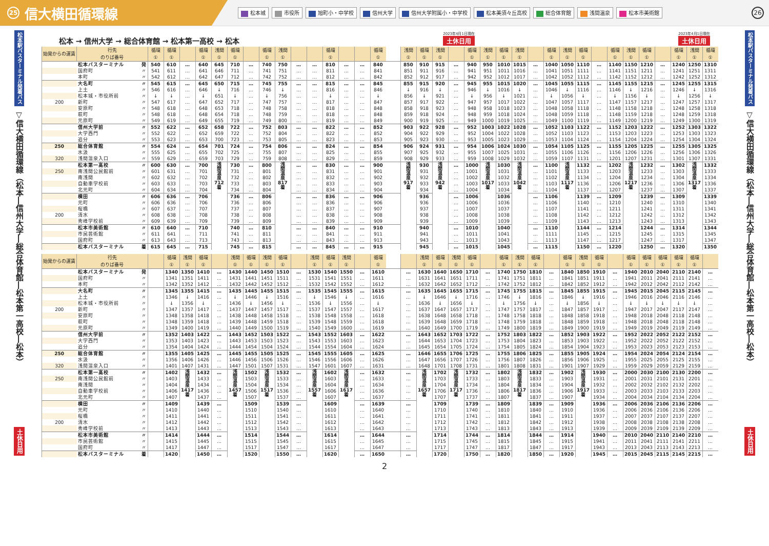25 信大横田循環線
松本城 市役所 旭町小・中学校 信州大学 信州大学附属小・中学校 松本美須々丘高校 総合体育館 浅間温泉 松本市美術館
26
松本駅バスターミナル発着バス
▽信大横田循環線（松本―信州大学―総合体育館―松本第一高校―松本）
土休日用
松本 → 信州大学 → 総合体育館 → 松本第一高校 → 松本 2023年4月1日現在
土休日用 2023年4月1日現在
土休日用
| 始発からの運賃 | 行先 | | 循環 | 循環 | | 循環 | 浅間 | 循環 | | 循環 | 浅間 | | | 循環 | | | 循環 | | 浅間 | 循環 | 浅間 | | 循環 | 浅間 | 循環 | 浅間 | | 循環 | 浅間 | 循環 | | 循環 | 浅間 | 循環 | | 循環 | 浅間 | 循環 |
| --- | --- | --- | --- | --- | --- | --- | --- | --- | --- | --- | --- | --- | --- | --- | --- | --- | --- | --- | --- | --- | --- | --- | --- | --- | --- | --- | --- | --- | --- | --- | --- | --- | --- | --- | --- | --- | --- | --- |
| | のりば番号 | | ① | ① | | ① | ① | ① | | ① | ① | | | ① | | | ① | | ① | ① | ① | | ① | ① | ① | ① | | ① | ① | ① | | ① | ① | ① | | ① | ① | ① |
| | 松本バスターミナル | 発 | 540 | 610 | … | 640 | 645 | 710 | … | 740 | 750 | … | … | 810 | … | … | 840 | | 850 | 910 | 915 | … | 940 | 950 | 1010 | 1015 | … | 1040 | 1050 | 1110 | … | 1140 | 1150 | 1210 | … | 1240 | 1250 | 1310 |
| | 国府町 | 〃 | 541 | 611 | … | 641 | 646 | 711 | … | 741 | 751 | … | … | 811 | … | … | 841 | | 851 | 911 | 916 | … | 941 | 951 | 1011 | 1016 | … | 1041 | 1051 | 1111 | … | 1141 | 1151 | 1211 | … | 1241 | 1251 | 1311 |
| | 本町 | 〃 | 542 | 612 | … | 642 | 647 | 712 | … | 742 | 752 | … | … | 812 | … | … | 842 | | 852 | 912 | 917 | … | 942 | 952 | 1012 | 1017 | … | 1042 | 1052 | 1112 | … | 1142 | 1152 | 1212 | … | 1242 | 1252 | 1312 |
| | 大名町 | 〃 | 545 | 615 | … | 645 | 650 | 715 | … | 745 | 755 | … | … | 815 | … | … | 845 | | 855 | 915 | 920 | … | 945 | 955 | 1015 | 1020 | … | 1045 | 1055 | 1115 | … | 1145 | 1155 | 1215 | … | 1245 | 1255 | 1315 |
| | 上土 | 〃 | 546 | 616 | … | 646 | ↓ | 716 | … | 746 | ↓ | … | … | 816 | … | … | 846 | | ↓ | 916 | ↓ | … | 946 | ↓ | 1016 | ↓ | … | 1046 | ↓ | 1116 | … | 1146 | ↓ | 1216 | … | 1246 | ↓ | 1316 |
| | 松本城・市役所前 | 〃 | ↓ | ↓ | … | ↓ | 651 | ↓ | … | ↓ | 756 | … | … | ↓ | … | … | ↓ | | 856 | ↓ | 921 | … | ↓ | 956 | ↓ | 1021 | … | ↓ | 1056 | ↓ | … | ↓ | 1156 | ↓ | … | ↓ | 1256 | ↓ |
| 200 | 新町 | 〃 | 547 | 617 | … | 647 | 652 | 717 | … | 747 | 757 | … | … | 817 | … | … | 847 | | 857 | 917 | 922 | … | 947 | 957 | 1017 | 1022 | … | 1047 | 1057 | 1117 | … | 1147 | 1157 | 1217 | … | 1247 | 1257 | 1317 |
| | 安原町 | 〃 | 548 | 618 | … | 648 | 653 | 718 | … | 748 | 758 | … | … | 818 | … | … | 848 | | 858 | 918 | 923 | … | 948 | 958 | 1018 | 1023 | … | 1048 | 1058 | 1118 | … | 1148 | 1158 | 1218 | … | 1248 | 1258 | 1318 |
| | 萩町 | 〃 | 548 | 618 | … | 648 | 654 | 718 | … | 748 | 759 | … | … | 818 | … | … | 848 | | 859 | 918 | 924 | … | 948 | 959 | 1018 | 1024 | … | 1048 | 1059 | 1118 | … | 1148 | 1159 | 1218 | … | 1248 | 1259 | 1318 |
| | 元原町 | 〃 | 549 | 619 | … | 649 | 655 | 719 | … | 749 | 800 | … | … | 819 | … | … | 849 | | 900 | 919 | 925 | … | 949 | 1000 | 1019 | 1025 | … | 1049 | 1100 | 1119 | … | 1149 | 1200 | 1219 | … | 1249 | 1300 | 1319 |
| | 信州大学前 | 〃 | 552 | 622 | … | 652 | 658 | 722 | … | 752 | 803 | … | … | 822 | … | … | 852 | | 903 | 922 | 928 | … | 952 | 1003 | 1022 | 1028 | … | 1052 | 1103 | 1122 | … | 1152 | 1203 | 1222 | … | 1252 | 1303 | 1322 |
| | 大学西門 | 〃 | 552 | 622 | … | 652 | 659 | 722 | … | 752 | 804 | … | … | 822 | … | … | 852 | | 904 | 922 | 929 | … | 952 | 1004 | 1022 | 1028 | … | 1052 | 1103 | 1123 | … | 1153 | 1203 | 1223 | … | 1253 | 1303 | 1323 |
| | 追分 | 〃 | 553 | 623 | … | 653 | 700 | 723 | … | 753 | 805 | … | … | 823 | … | … | 853 | | 905 | 923 | 930 | … | 953 | 1005 | 1023 | 1029 | … | 1053 | 1104 | 1124 | … | 1154 | 1204 | 1224 | … | 1254 | 1304 | 1324 |
| 250 | 総合体育館 | 〃 | 554 | 624 | … | 654 | 701 | 724 | … | 754 | 806 | … | … | 824 | … | … | 854 | | 906 | 924 | 931 | … | 954 | 1006 | 1024 | 1030 | … | 1054 | 1105 | 1125 | … | 1155 | 1205 | 1225 | … | 1255 | 1305 | 1325 |
| | 水汲 | 〃 | 555 | 625 | … | 655 | 702 | 725 | … | 755 | 807 | … | … | 825 | … | … | 855 | | 907 | 925 | 932 | … | 955 | 1007 | 1025 | 1031 | … | 1055 | 1106 | 1126 | … | 1156 | 1206 | 1226 | … | 1256 | 1306 | 1326 |
| 320 | 浅間温泉入口 | 〃 | 559 | 629 | … | 659 | 703 | 729 | … | 759 | 808 | … | … | 829 | … | … | 859 | | 908 | 929 | 933 | … | 959 | 1008 | 1029 | 1032 | … | 1059 | 1107 | 1131 | … | 1201 | 1207 | 1231 | … | 1301 | 1307 | 1331 |
| | 松本第一高校 | 〃 | 600 | 630 | … | 700 | 浅 間 温 泉 712 着 | 730 | … | 800 | 浅 間 温 泉 817 着 | … | … | 830 | … | … | 900 | | 浅 間 温 泉 917 着 | 930 | 浅 間 温 泉 942 着 | … | 1000 | 浅 間 温 泉 1017 着 | 1030 | 浅 間 温 泉 1042 着 | … | 1100 | 浅 間 温 泉 1117 着 | 1132 | … | 1202 | 浅 間 温 泉 1217 着 | 1232 | … | 1302 | 浅 間 温 泉 1317 着 | 1332 |
| 250 | 南浅間公民館前 | 〃 | 601 | 631 | … | 701 | | 731 | … | 801 | | … | … | 831 | … | … | 901 | | | 931 | | … | 1001 | | 1031 | | … | 1101 | | 1133 | … | 1203 | | 1233 | … | 1303 | | 1333 |
| | 南浅間 | 〃 | 602 | 632 | … | 702 | | 732 | … | 802 | | … | … | 832 | … | … | 902 | | | 932 | | … | 1002 | | 1032 | | … | 1102 | | 1134 | … | 1204 | | 1234 | … | 1304 | | 1334 |
| | 自動車学校前 | 〃 | 603 | 633 | … | 703 | | 733 | … | 803 | | … | … | 833 | … | … | 903 | | | 933 | | … | 1003 | | 1033 | | … | 1103 | | 1136 | … | 1206 | | 1236 | … | 1306 | | 1336 |
| | 北元町 | 〃 | 604 | 634 | … | 704 | | 734 | … | 804 | | … | … | 834 | … | … | 904 | | | 934 | | … | 1004 | | 1034 | | … | 1104 | | 1137 | … | 1207 | | 1237 | … | 1307 | | 1337 |
| | 横田 | 〃 | 606 | 636 | … | 706 | | 736 | … | 806 | | … | … | 836 | … | … | 906 | | | 936 | | … | 1006 | | 1036 | | … | 1106 | | 1139 | … | 1209 | | 1239 | … | 1309 | | 1339 |
| | 元町 | 〃 | 606 | 636 | … | 706 | | 736 | … | 806 | | … | … | 836 | … | … | 906 | | | 936 | | … | 1006 | | 1036 | | … | 1106 | | 1140 | … | 1210 | | 1240 | … | 1310 | | 1340 |
| | 桜橋 | 〃 | 607 | 637 | … | 707 | | 737 | … | 807 | | … | … | 837 | … | … | 907 | | | 937 | | … | 1007 | | 1037 | | … | 1107 | | 1141 | … | 1211 | | 1241 | … | 1311 | | 1341 |
| 200 | 清水 | 〃 | 608 | 638 | … | 708 | | 738 | … | 808 | | … | … | 838 | … | … | 908 | | | 938 | | … | 1008 | | 1038 | | … | 1108 | | 1142 | … | 1212 | | 1242 | … | 1312 | | 1342 |
| | 秀峰学校前 | 〃 | 609 | 639 | … | 709 | | 739 | … | 809 | | … | … | 839 | … | … | 909 | | | 939 | | … | 1009 | | 1039 | | … | 1109 | | 1143 | … | 1213 | | 1243 | … | 1313 | | 1343 |
| | 松本市美術館 | 〃 | 610 | 640 | … | 710 | | 740 | … | 810 | | … | … | 840 | … | … | 910 | | | 940 | | … | 1010 | | 1040 | | … | 1110 | | 1144 | … | 1214 | | 1244 | … | 1314 | | 1344 |
| | 市民芸術館 | 〃 | 611 | 641 | … | 711 | | 741 | … | 811 | | … | … | 841 | … | … | 911 | | | 941 | | … | 1011 | | 1041 | | … | 1111 | | 1145 | … | 1215 | | 1245 | … | 1315 | | 1345 |
| | 国府町 | 〃 | 613 | 643 | … | 713 | | 743 | … | 813 | | … | … | 843 | … | … | 913 | | | 943 | | … | 1013 | | 1043 | | … | 1113 | | 1147 | … | 1217 | | 1247 | … | 1317 | | 1347 |
| | 松本バスターミナル | 着 | 615 | 645 | … | 715 | | 745 | … | 815 | | … | … | 845 | … | … | 915 | | | 945 | | … | 1015 | | 1045 | | … | 1115 | | 1150 | … | 1220 | | 1250 | … | 1320 | | 1350 |
| 始発からの運賃 | 行先 | | | 循環 | 浅間 | 循環 | | 浅間 | 循環 | 浅間 | 循環 | | 浅間 | 循環 | 浅間 | | 循環 | | | 浅間 | 循環 | 浅間 | 循環 | | 循環 | 浅間 | 循環 | | 循環 | 浅間 | 循環 | | 循環 | 循環 | 循環 | 循環 | 循環 | |
| --- | --- | --- | --- | --- | --- | --- | --- | --- | --- | --- | --- | --- | --- | --- | --- | --- | --- | --- | --- | --- | --- | --- | --- | --- | --- | --- | --- | --- | --- | --- | --- | --- | --- | --- | --- | --- | --- | --- |
| | のりば番号 | | | ① | ① | ① | | ① | ① | ① | ① | | ① | ① | ① | | ① | | | ① | ① | ① | ① | | ① | ① | ① | | ① | ① | ① | | ① | ① | ① | ① | ① | |
| | 松本バスターミナル | 発 | | 1340 | 1350 | 1410 | … | 1430 | 1440 | 1450 | 1510 | … | 1530 | 1540 | 1550 | … | 1610 | | … | 1630 | 1640 | 1650 | 1710 | … | 1740 | 1750 | 1810 | … | 1840 | 1850 | 1910 | … | 1940 | 2010 | 2040 | 2110 | 2140 | … |
| | 国府町 | 〃 | | 1341 | 1351 | 1411 | … | 1431 | 1441 | 1451 | 1511 | … | 1531 | 1541 | 1551 | … | 1611 | | … | 1631 | 1641 | 1651 | 1711 | … | 1741 | 1751 | 1811 | … | 1841 | 1851 | 1911 | … | 1941 | 2011 | 2041 | 2111 | 2141 | … |
| | 本町 | 〃 | | 1342 | 1352 | 1412 | … | 1432 | 1442 | 1452 | 1512 | … | 1532 | 1542 | 1552 | … | 1612 | | … | 1632 | 1642 | 1652 | 1712 | … | 1742 | 1752 | 1812 | … | 1842 | 1852 | 1912 | … | 1942 | 2012 | 2042 | 2112 | 2142 | … |
| | 大名町 | 〃 | | 1345 | 1355 | 1415 | … | 1435 | 1445 | 1455 | 1515 | … | 1535 | 1545 | 1555 | … | 1615 | | … | 1635 | 1645 | 1655 | 1715 | … | 1745 | 1755 | 1815 | … | 1845 | 1855 | 1915 | … | 1945 | 2015 | 2045 | 2115 | 2145 | … |
| | 上土 | 〃 | | 1346 | ↓ | 1416 | … | ↓ | 1446 | ↓ | 1516 | … | ↓ | 1546 | ↓ | … | 1616 | | … | ↓ | 1646 | ↓ | 1716 | … | 1746 | ↓ | 1816 | … | 1846 | ↓ | 1916 | … | 1946 | 2016 | 2046 | 2116 | 2146 | … |
| | 松本城・市役所前 | 〃 | | ↓ | 1356 | ↓ | … | 1436 | ↓ | 1456 | ↓ | … | 1536 | ↓ | 1556 | … | ↓ | | … | 1636 | ↓ | 1656 | ↓ | … | ↓ | 1756 | ↓ | … | ↓ | 1856 | ↓ | … | ↓ | ↓ | ↓ | ↓ | ↓ | … |
| 200 | 新町 | 〃 | | 1347 | 1357 | 1417 | … | 1437 | 1447 | 1457 | 1517 | … | 1537 | 1547 | 1557 | … | 1617 | | … | 1637 | 1647 | 1657 | 1717 | … | 1747 | 1757 | 1817 | … | 1847 | 1857 | 1917 | … | 1947 | 2017 | 2047 | 2117 | 2147 | … |
| | 安原町 | 〃 | | 1348 | 1358 | 1418 | … | 1438 | 1448 | 1458 | 1518 | … | 1538 | 1548 | 1558 | … | 1618 | | … | 1638 | 1648 | 1658 | 1718 | … | 1748 | 1758 | 1818 | … | 1848 | 1858 | 1918 | … | 1948 | 2018 | 2048 | 2118 | 2148 | … |
| | 萩町 | 〃 | | 1348 | 1359 | 1418 | … | 1439 | 1448 | 1459 | 1518 | … | 1539 | 1548 | 1559 | … | 1618 | | … | 1639 | 1648 | 1659 | 1718 | … | 1748 | 1759 | 1818 | … | 1848 | 1859 | 1918 | … | 1948 | 2018 | 2048 | 2118 | 2148 | … |
| | 元原町 | 〃 | | 1349 | 1400 | 1419 | … | 1440 | 1449 | 1500 | 1519 | … | 1540 | 1549 | 1600 | … | 1619 | | … | 1640 | 1649 | 1700 | 1719 | … | 1749 | 1800 | 1819 | … | 1849 | 1900 | 1919 | … | 1949 | 2019 | 2049 | 2119 | 2149 | … |
| | 信州大学前 | 〃 | | 1352 | 1403 | 1422 | … | 1443 | 1452 | 1503 | 1522 | … | 1543 | 1552 | 1603 | … | 1622 | | … | 1643 | 1652 | 1703 | 1722 | … | 1752 | 1803 | 1822 | … | 1852 | 1903 | 1922 | … | 1952 | 2022 | 2052 | 2122 | 2152 | … |
| | 大学西門 | 〃 | | 1353 | 1403 | 1423 | … | 1443 | 1453 | 1503 | 1523 | … | 1543 | 1553 | 1603 | … | 1623 | | … | 1644 | 1653 | 1704 | 1723 | … | 1753 | 1804 | 1823 | … | 1853 | 1903 | 1922 | … | 1952 | 2022 | 2052 | 2122 | 2152 | … |
| | 追分 | 〃 | | 1354 | 1404 | 1424 | … | 1444 | 1454 | 1504 | 1524 | … | 1544 | 1554 | 1604 | … | 1624 | | … | 1645 | 1654 | 1705 | 1724 | … | 1754 | 1805 | 1824 | … | 1854 | 1904 | 1923 | … | 1953 | 2023 | 2053 | 2123 | 2153 | … |
| 250 | 総合体育館 | 〃 | | 1355 | 1405 | 1425 | … | 1445 | 1455 | 1505 | 1525 | … | 1545 | 1555 | 1605 | … | 1625 | | … | 1646 | 1655 | 1706 | 1725 | … | 1755 | 1806 | 1825 | … | 1855 | 1905 | 1924 | … | 1954 | 2024 | 2054 | 2124 | 2154 | … |
| | 水汲 | 〃 | | 1356 | 1406 | 1426 | … | 1446 | 1456 | 1506 | 1526 | … | 1546 | 1556 | 1606 | … | 1626 | | … | 1647 | 1656 | 1707 | 1726 | … | 1756 | 1807 | 1826 | … | 1856 | 1906 | 1925 | … | 1955 | 2025 | 2055 | 2125 | 2155 | … |
| 320 | 浅間温泉入口 | 〃 | | 1401 | 1407 | 1431 | … | 1447 | 1501 | 1507 | 1531 | … | 1547 | 1601 | 1607 | … | 1631 | | … | 1648 | 1701 | 1708 | 1731 | … | 1801 | 1808 | 1831 | … | 1901 | 1907 | 1929 | … | 1959 | 2029 | 2059 | 2129 | 2159 | … |
| | 松本第一高校 | 〃 | | 1402 | 浅 間 温 泉 1417 着 | 1432 | … | 浅 間 温 泉 1457 着 | 1502 | 浅 間 温 泉 1517 着 | 1532 | … | 浅 間 温 泉 1557 着 | 1602 | 浅 間 温 泉 1617 着 | … | 1632 | | … | 浅 間 温 泉 1657 着 | 1702 | 浅 間 温 泉 1717 着 | 1732 | … | 1802 | 浅 間 温 泉 1817 着 | 1832 | … | 1902 | 浅 間 温 泉 1917 着 | 1930 | … | 2000 | 2030 | 2100 | 2130 | 2200 | … |
| 250 | 南浅間公民館前 | 〃 | | 1403 | | 1433 | … | | 1503 | | 1533 | … | | 1603 | | … | 1633 | | … | | 1703 | | 1733 | … | 1803 | | 1833 | … | 1903 | | 1931 | … | 2001 | 2031 | 2101 | 2131 | 2201 | … |
| | 南浅間 | 〃 | | 1404 | | 1434 | … | | 1504 | | 1534 | … | | 1604 | | … | 1634 | | … | | 1704 | | 1734 | … | 1804 | | 1834 | … | 1904 | | 1932 | … | 2002 | 2032 | 2102 | 2132 | 2202 | … |
| | 自動車学校前 | 〃 | | 1406 | | 1436 | … | | 1506 | | 1536 | … | | 1606 | | … | 1636 | | … | | 1706 | | 1736 | … | 1806 | | 1836 | … | 1906 | | 1933 | … | 2003 | 2033 | 2103 | 2133 | 2203 | … |
| | 北元町 | 〃 | | 1407 | | 1437 | … | | 1507 | | 1537 | … | | 1607 | | … | 1637 | | … | | 1707 | | 1737 | … | 1807 | | 1837 | … | 1907 | | 1934 | … | 2004 | 2034 | 2104 | 2134 | 2204 | … |
| | 横田 | 〃 | | 1409 | | 1439 | … | | 1509 | | 1539 | … | | 1609 | | … | 1639 | | … | | 1709 | | 1739 | … | 1809 | | 1839 | … | 1909 | | 1936 | … | 2006 | 2036 | 2106 | 2136 | 2206 | … |
| | 元町 | 〃 | | 1410 | | 1440 | … | | 1510 | | 1540 | … | | 1610 | | … | 1640 | | … | | 1710 | | 1740 | … | 1810 | | 1840 | … | 1910 | | 1936 | … | 2006 | 2036 | 2106 | 2136 | 2206 | … |
| | 桜橋 | 〃 | | 1411 | | 1441 | … | | 1511 | | 1541 | … | | 1611 | | … | 1641 | | … | | 1711 | | 1741 | … | 1811 | | 1841 | … | 1911 | | 1937 | … | 2007 | 2037 | 2107 | 2137 | 2207 | … |
| 200 | 清水 | 〃 | | 1412 | | 1442 | … | | 1512 | | 1542 | … | | 1612 | | … | 1642 | | … | | 1712 | | 1742 | … | 1812 | | 1842 | … | 1912 | | 1938 | … | 2008 | 2038 | 2108 | 2138 | 2208 | … |
| | 秀峰学校前 | 〃 | | 1413 | | 1443 | … | | 1513 | | 1543 | … | | 1613 | | … | 1643 | | … | | 1713 | | 1743 | … | 1813 | | 1843 | … | 1913 | | 1939 | … | 2009 | 2039 | 2109 | 2139 | 2209 | … |
| | 松本市美術館 | 〃 | | 1414 | | 1444 | … | | 1514 | | 1544 | … | | 1614 | | … | 1644 | | … | | 1714 | | 1744 | … | 1814 | | 1844 | … | 1914 | | 1940 | … | 2010 | 2040 | 2110 | 2140 | 2210 | … |
| | 市民芸術館 | 〃 | | 1415 | | 1445 | … | | 1515 | | 1545 | … | | 1615 | | … | 1645 | | … | | 1715 | | 1745 | … | 1815 | | 1845 | … | 1915 | | 1941 | … | 2011 | 2041 | 2111 | 2141 | 2211 | … |
| | 国府町 | 〃 | | 1417 | | 1447 | … | | 1517 | | 1547 | … | | 1617 | | … | 1647 | | … | | 1717 | | 1747 | … | 1817 | | 1847 | … | 1917 | | 1943 | … | 2013 | 2043 | 2113 | 2143 | 2213 | … |
| | 松本バスターミナル | 着 | | 1420 | | 1450 | … | | 1520 | | 1550 | … | | 1620 | | … | 1650 | | … | | 1720 | | 1750 | … | 1820 | | 1850 | … | 1920 | | 1945 | … | 2015 | 2045 | 2115 | 2145 | 2215 | … |
2
松本駅バスターミナル発着バス
▽信大横田循環線（松本―信州大学―総合体育館―松本第一高校―松本）
土休日用